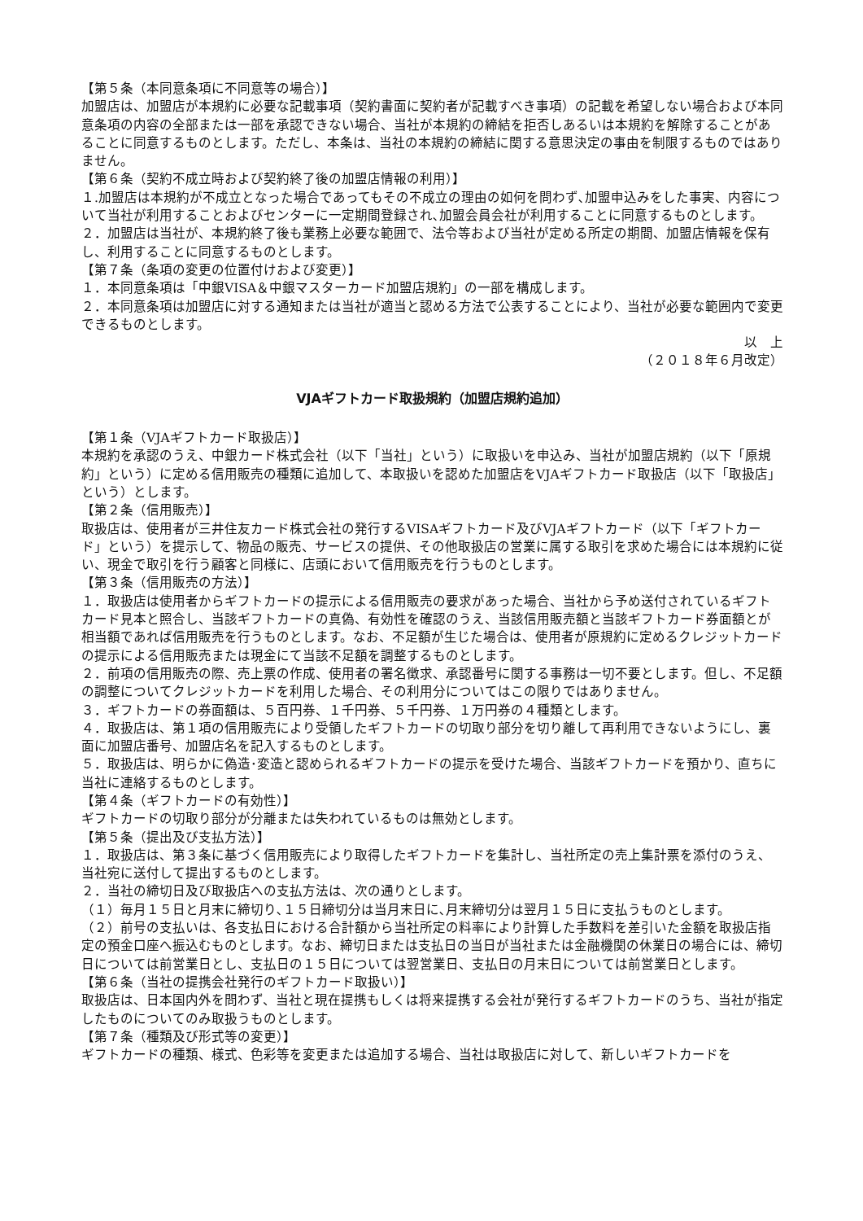【第５条（本同意条項に不同意等の場合）】
加盟店は、加盟店が本規約に必要な記載事項（契約書面に契約者が記載すべき事項）の記載を希望しない場合および本同意条項の内容の全部または一部を承認できない場合、当社が本規約の締結を拒否しあるいは本規約を解除することがあることに同意するものとします。ただし、本条は、当社の本規約の締結に関する意思決定の事由を制限するものではありません。
【第６条（契約不成立時および契約終了後の加盟店情報の利用）】
１.加盟店は本規約が不成立となった場合であってもその不成立の理由の如何を問わず､加盟申込みをした事実、内容について当社が利用することおよびセンターに一定期間登録され､加盟会員会社が利用することに同意するものとします。
２．加盟店は当社が、本規約終了後も業務上必要な範囲で、法令等および当社が定める所定の期間、加盟店情報を保有し、利用することに同意するものとします。
【第７条（条項の変更の位置付けおよび変更）】
１．本同意条項は「中銀VISA＆中銀マスターカード加盟店規約」の一部を構成します。
２．本同意条項は加盟店に対する通知または当社が適当と認める方法で公表することにより、当社が必要な範囲内で変更できるものとします。
以　上
（２０１８年６月改定）
VJAギフトカード取扱規約（加盟店規約追加）
【第１条（VJAギフトカード取扱店）】
本規約を承認のうえ、中銀カード株式会社（以下「当社」という）に取扱いを申込み、当社が加盟店規約（以下「原規約」という）に定める信用販売の種類に追加して、本取扱いを認めた加盟店をVJAギフトカード取扱店（以下「取扱店」という）とします。
【第２条（信用販売）】
取扱店は、使用者が三井住友カード株式会社の発行するVISAギフトカード及びVJAギフトカード（以下「ギフトカード」という）を提示して、物品の販売、サービスの提供、その他取扱店の営業に属する取引を求めた場合には本規約に従い、現金で取引を行う顧客と同様に、店頭において信用販売を行うものとします。
【第３条（信用販売の方法）】
１．取扱店は使用者からギフトカードの提示による信用販売の要求があった場合、当社から予め送付されているギフトカード見本と照合し、当該ギフトカードの真偽、有効性を確認のうえ、当該信用販売額と当該ギフトカード券面額とが相当額であれば信用販売を行うものとします。なお、不足額が生じた場合は、使用者が原規約に定めるクレジットカードの提示による信用販売または現金にて当該不足額を調整するものとします。
２．前項の信用販売の際、売上票の作成、使用者の署名徴求、承認番号に関する事務は一切不要とします。但し、不足額の調整についてクレジットカードを利用した場合、その利用分についてはこの限りではありません。
３．ギフトカードの券面額は、５百円券、１千円券、５千円券、１万円券の４種類とします。
４．取扱店は、第１項の信用販売により受領したギフトカードの切取り部分を切り離して再利用できないようにし、裏面に加盟店番号、加盟店名を記入するものとします。
５．取扱店は、明らかに偽造･変造と認められるギフトカードの提示を受けた場合、当該ギフトカードを預かり、直ちに当社に連絡するものとします。
【第４条（ギフトカードの有効性）】
ギフトカードの切取り部分が分離または失われているものは無効とします。
【第５条（提出及び支払方法）】
１．取扱店は、第３条に基づく信用販売により取得したギフトカードを集計し、当社所定の売上集計票を添付のうえ、当社宛に送付して提出するものとします。
２．当社の締切日及び取扱店への支払方法は、次の通りとします。
（１）毎月１５日と月末に締切り､１５日締切分は当月末日に､月末締切分は翌月１５日に支払うものとします。
（２）前号の支払いは、各支払日における合計額から当社所定の料率により計算した手数料を差引いた金額を取扱店指定の預金口座へ振込むものとします。なお、締切日または支払日の当日が当社または金融機関の休業日の場合には、締切日については前営業日とし、支払日の１５日については翌営業日、支払日の月末日については前営業日とします。
【第６条（当社の提携会社発行のギフトカード取扱い）】
取扱店は、日本国内外を問わず、当社と現在提携もしくは将来提携する会社が発行するギフトカードのうち、当社が指定したものについてのみ取扱うものとします。
【第７条（種類及び形式等の変更）】
ギフトカードの種類、様式、色彩等を変更または追加する場合、当社は取扱店に対して、新しいギフトカードを